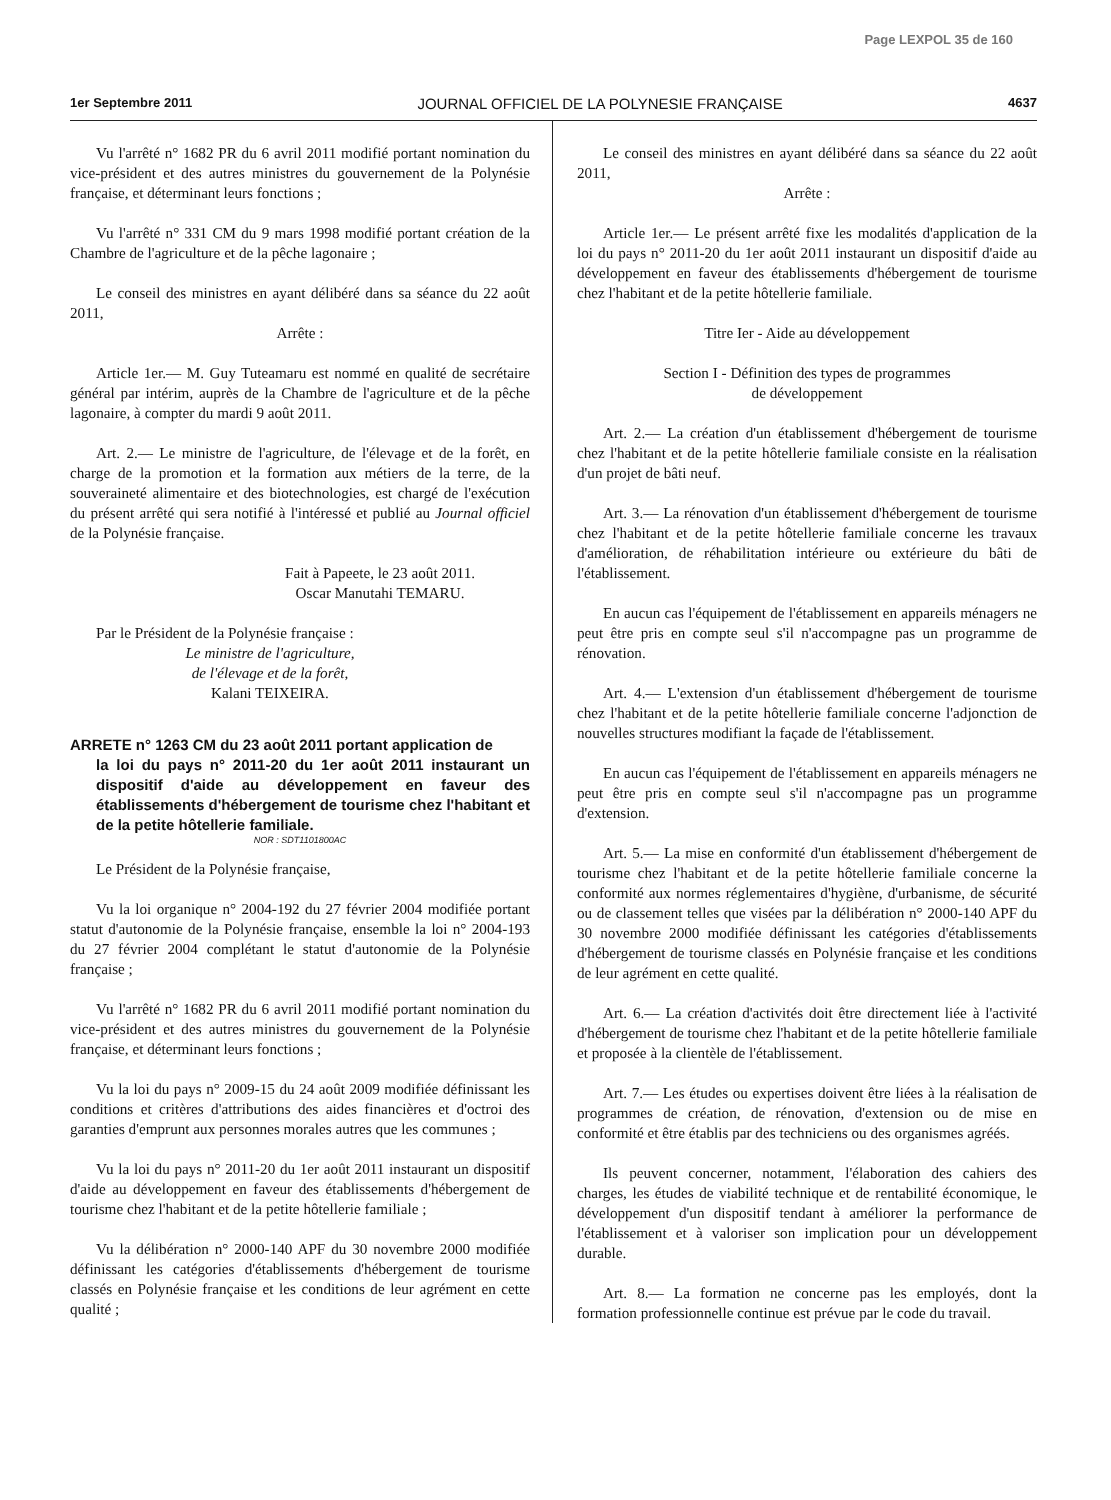Page LEXPOL 35 de 160
1er Septembre 2011 JOURNAL OFFICIEL DE LA POLYNESIE FRANÇAISE 4637
Vu l'arrêté n° 1682 PR du 6 avril 2011 modifié portant nomination du vice-président et des autres ministres du gouvernement de la Polynésie française, et déterminant leurs fonctions ;
Vu l'arrêté n° 331 CM du 9 mars 1998 modifié portant création de la Chambre de l'agriculture et de la pêche lagonaire ;
Le conseil des ministres en ayant délibéré dans sa séance du 22 août 2011,
Arrête :
Article 1er.— M. Guy Tuteamaru est nommé en qualité de secrétaire général par intérim, auprès de la Chambre de l'agriculture et de la pêche lagonaire, à compter du mardi 9 août 2011.
Art. 2.— Le ministre de l'agriculture, de l'élevage et de la forêt, en charge de la promotion et la formation aux métiers de la terre, de la souveraineté alimentaire et des biotechnologies, est chargé de l'exécution du présent arrêté qui sera notifié à l'intéressé et publié au Journal officiel de la Polynésie française.
Fait à Papeete, le 23 août 2011.
Oscar Manutahi TEMARU.
Par le Président de la Polynésie française :
Le ministre de l'agriculture,
de l'élevage et de la forêt,
Kalani TEIXEIRA.
ARRETE n° 1263 CM du 23 août 2011 portant application de
la loi du pays n° 2011-20 du 1er août 2011 instaurant un dispositif d'aide au développement en faveur des établissements d'hébergement de tourisme chez l'habitant et de la petite hôtellerie familiale.
NOR : SDT1101800AC
Le Président de la Polynésie française,
Vu la loi organique n° 2004-192 du 27 février 2004 modifiée portant statut d'autonomie de la Polynésie française, ensemble la loi n° 2004-193 du 27 février 2004 complétant le statut d'autonomie de la Polynésie française ;
Vu l'arrêté n° 1682 PR du 6 avril 2011 modifié portant nomination du vice-président et des autres ministres du gouvernement de la Polynésie française, et déterminant leurs fonctions ;
Vu la loi du pays n° 2009-15 du 24 août 2009 modifiée définissant les conditions et critères d'attributions des aides financières et d'octroi des garanties d'emprunt aux personnes morales autres que les communes ;
Vu la loi du pays n° 2011-20 du 1er août 2011 instaurant un dispositif d'aide au développement en faveur des établissements d'hébergement de tourisme chez l'habitant et de la petite hôtellerie familiale ;
Vu la délibération n° 2000-140 APF du 30 novembre 2000 modifiée définissant les catégories d'établissements d'hébergement de tourisme classés en Polynésie française et les conditions de leur agrément en cette qualité ;
Le conseil des ministres en ayant délibéré dans sa séance du 22 août 2011,
Arrête :
Article 1er.— Le présent arrêté fixe les modalités d'application de la loi du pays n° 2011-20 du 1er août 2011 instaurant un dispositif d'aide au développement en faveur des établissements d'hébergement de tourisme chez l'habitant et de la petite hôtellerie familiale.
Titre Ier - Aide au développement
Section I - Définition des types de programmes
de développement
Art. 2.— La création d'un établissement d'hébergement de tourisme chez l'habitant et de la petite hôtellerie familiale consiste en la réalisation d'un projet de bâti neuf.
Art. 3.— La rénovation d'un établissement d'hébergement de tourisme chez l'habitant et de la petite hôtellerie familiale concerne les travaux d'amélioration, de réhabilitation intérieure ou extérieure du bâti de l'établissement.
En aucun cas l'équipement de l'établissement en appareils ménagers ne peut être pris en compte seul s'il n'accompagne pas un programme de rénovation.
Art. 4.— L'extension d'un établissement d'hébergement de tourisme chez l'habitant et de la petite hôtellerie familiale concerne l'adjonction de nouvelles structures modifiant la façade de l'établissement.
En aucun cas l'équipement de l'établissement en appareils ménagers ne peut être pris en compte seul s'il n'accompagne pas un programme d'extension.
Art. 5.— La mise en conformité d'un établissement d'hébergement de tourisme chez l'habitant et de la petite hôtellerie familiale concerne la conformité aux normes réglementaires d'hygiène, d'urbanisme, de sécurité ou de classement telles que visées par la délibération n° 2000-140 APF du 30 novembre 2000 modifiée définissant les catégories d'établissements d'hébergement de tourisme classés en Polynésie française et les conditions de leur agrément en cette qualité.
Art. 6.— La création d'activités doit être directement liée à l'activité d'hébergement de tourisme chez l'habitant et de la petite hôtellerie familiale et proposée à la clientèle de l'établissement.
Art. 7.— Les études ou expertises doivent être liées à la réalisation de programmes de création, de rénovation, d'extension ou de mise en conformité et être établis par des techniciens ou des organismes agréés.
Ils peuvent concerner, notamment, l'élaboration des cahiers des charges, les études de viabilité technique et de rentabilité économique, le développement d'un dispositif tendant à améliorer la performance de l'établissement et à valoriser son implication pour un développement durable.
Art. 8.— La formation ne concerne pas les employés, dont la formation professionnelle continue est prévue par le code du travail.